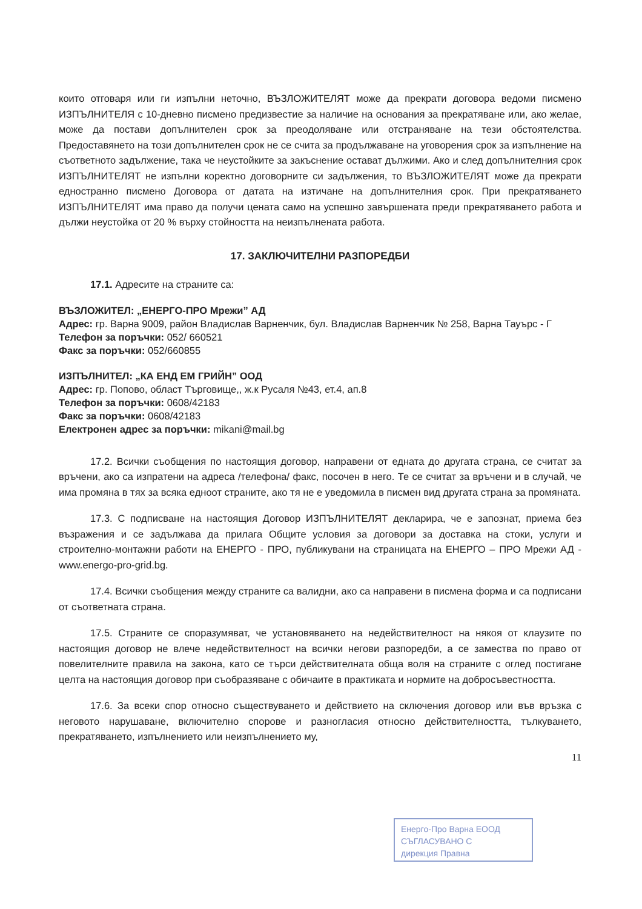които отговаря или ги изпълни неточно, ВЪЗЛОЖИТЕЛЯТ може да прекрати договора ведоми писмено ИЗПЪЛНИТЕЛЯ с 10-дневно писмено предизвестие за наличие на основания за прекратяване или, ако желае, може да постави допълнителен срок за преодоляване или отстраняване на тези обстоятелства. Предоставянето на този допълнителен срок не се счита за продължаване на уговорения срок за изпълнение на съответното задължение, така че неустойките за закъснение остават дължими. Ако и след допълнителния срок ИЗПЪЛНИТЕЛЯТ не изпълни коректно договорните си задължения, то ВЪЗЛОЖИТЕЛЯТ може да прекрати едностранно писмено Договора от датата на изтичане на допълнителния срок. При прекратяването ИЗПЪЛНИТЕЛЯТ има право да получи цената само на успешно завършената преди прекратяването работа и дължи неустойка от 20 % върху стойността на неизпълнената работа.
17. ЗАКЛЮЧИТЕЛНИ РАЗПОРЕДБИ
17.1. Адресите на страните са:
ВЪЗЛОЖИТЕЛ: „ЕНЕРГО-ПРО Мрежи” АД
Адрес: гр. Варна 9009, район Владислав Варненчик, бул. Владислав Варненчик № 258, Варна Тауърс - Г
Телефон за поръчки: 052/ 660521
Факс за поръчки: 052/660855
ИЗПЪЛНИТЕЛ: „КА ЕНД ЕМ ГРИЙН” ООД
Адрес: гр. Попово, област Търговище,, ж.к Русаля №43, ет.4, ап.8
Телефон за поръчки: 0608/42183
Факс за поръчки: 0608/42183
Електронен адрес за поръчки: mikani@mail.bg
17.2. Всички съобщения по настоящия договор, направени от едната до другата страна, се считат за връчени, ако са изпратени на адреса /телефона/ факс, посочен в него. Те се считат за връчени и в случай, че има промяна в тях за всяка едноот страните, ако тя не е уведомила в писмен вид другата страна за промяната.
17.3. С подписване на настоящия Договор ИЗПЪЛНИТЕЛЯТ декларира, че е запознат, приема без възражения и се задължава да прилага Общите условия за договори за доставка на стоки, услуги и строително-монтажни работи на ЕНЕРГО - ПРО, публикувани на страницата на ЕНЕРГО – ПРО Мрежи АД - www.energo-pro-grid.bg.
17.4. Всички съобщения между страните са валидни, ако са направени в писмена форма и са подписани от съответната страна.
17.5. Страните се споразумяват, че установяването на недействителност на някоя от клаузите по настоящия договор не влече недействителност на всички негови разпоредби, а се замества по право от повелителните правила на закона, като се търси действителната обща воля на страните с оглед постигане целта на настоящия договор при съобразяване с обичаите в практиката и нормите на добросъвестността.
17.6. За всеки спор относно съществуването и действието на сключения договор или във връзка с неговото нарушаване, включително спорове и разногласия относно действителността, тълкуването, прекратяването, изпълнението или неизпълнението му,
11
Енерго-Про Варна ЕООД
СЪГЛАСУВАНО С
дирекция Правна